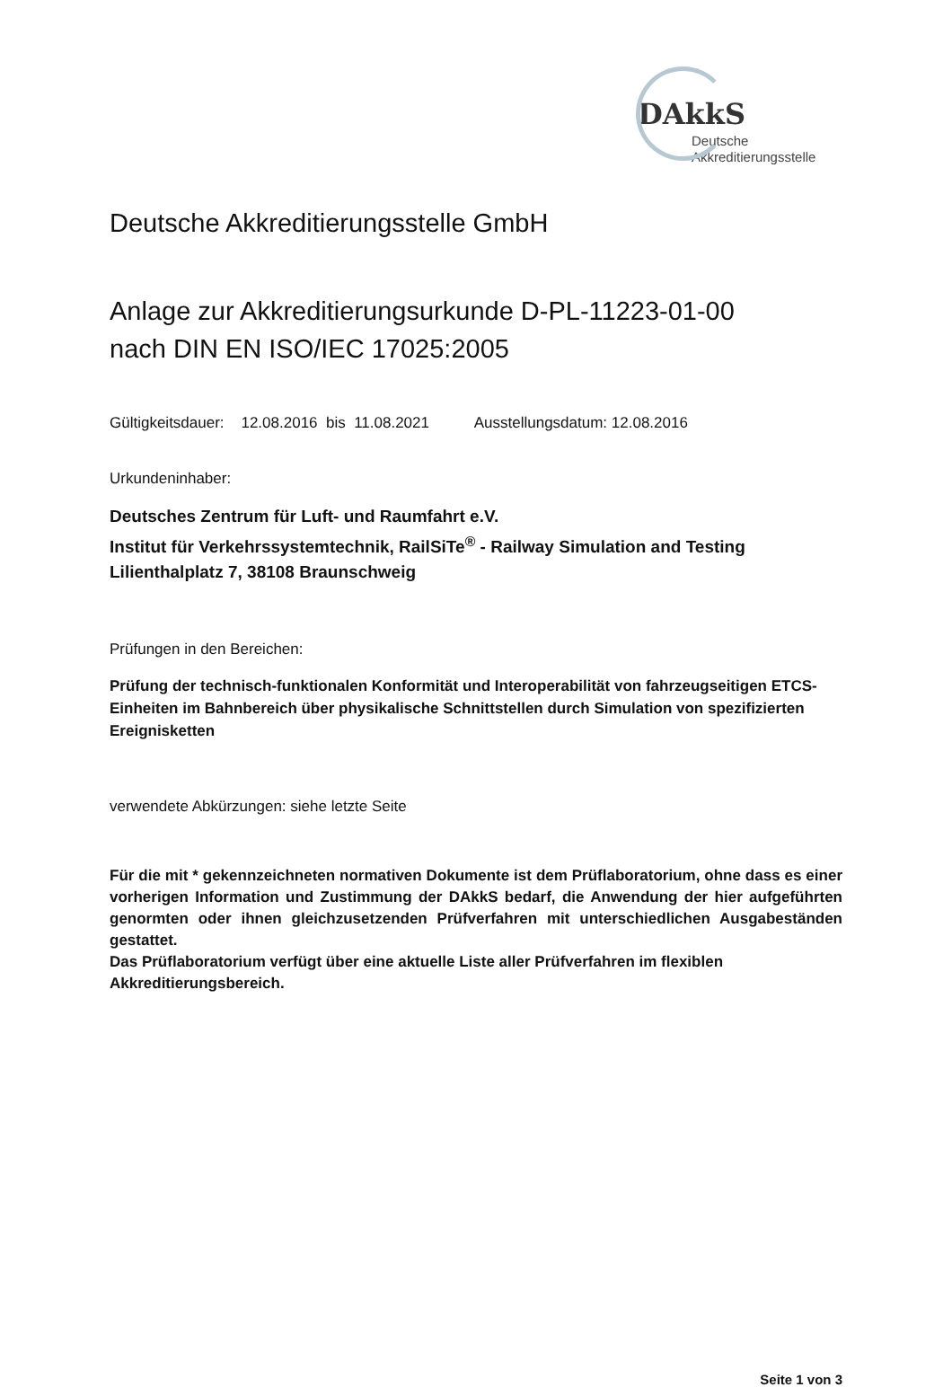DAkkS Deutsche
Akkreditierungsstelle
Deutsche Akkreditierungsstelle GmbH
Anlage zur Akkreditierungsurkunde D-PL-11223-01-00
nach DIN EN ISO/IEC 17025:2005
Gültigkeitsdauer: 12.08.2016 bis 11.08.2021 Ausstellungsdatum: 12.08.2016
Urkundeninhaber:
Deutsches Zentrum für Luft- und Raumfahrt e.V.
Institut für Verkehrssystemtechnik, RailSiTe<sup>®</sup> - Railway Simulation and Testing
Lilienthalplatz 7, 38108 Braunschweig
Prüfungen in den Bereichen:
Prüfung der technisch-funktionalen Konformität und Interoperabilität von fahrzeugseitigen ETCS-Einheiten im Bahnbereich über physikalische Schnittstellen durch Simulation von spezifizierten Ereignisketten
verwendete Abkürzungen: siehe letzte Seite
Für die mit * gekennzeichneten normativen Dokumente ist dem Prüflaboratorium, ohne dass es einer vorherigen Information und Zustimmung der DAkkS bedarf, die Anwendung der hier aufgeführten genormten oder ihnen gleichzusetzenden Prüfverfahren mit unterschiedlichen Ausgabeständen gestattet.
Das Prüflaboratorium verfügt über eine aktuelle Liste aller Prüfverfahren im flexiblen Akkreditierungsbereich.
Seite 1 von 3